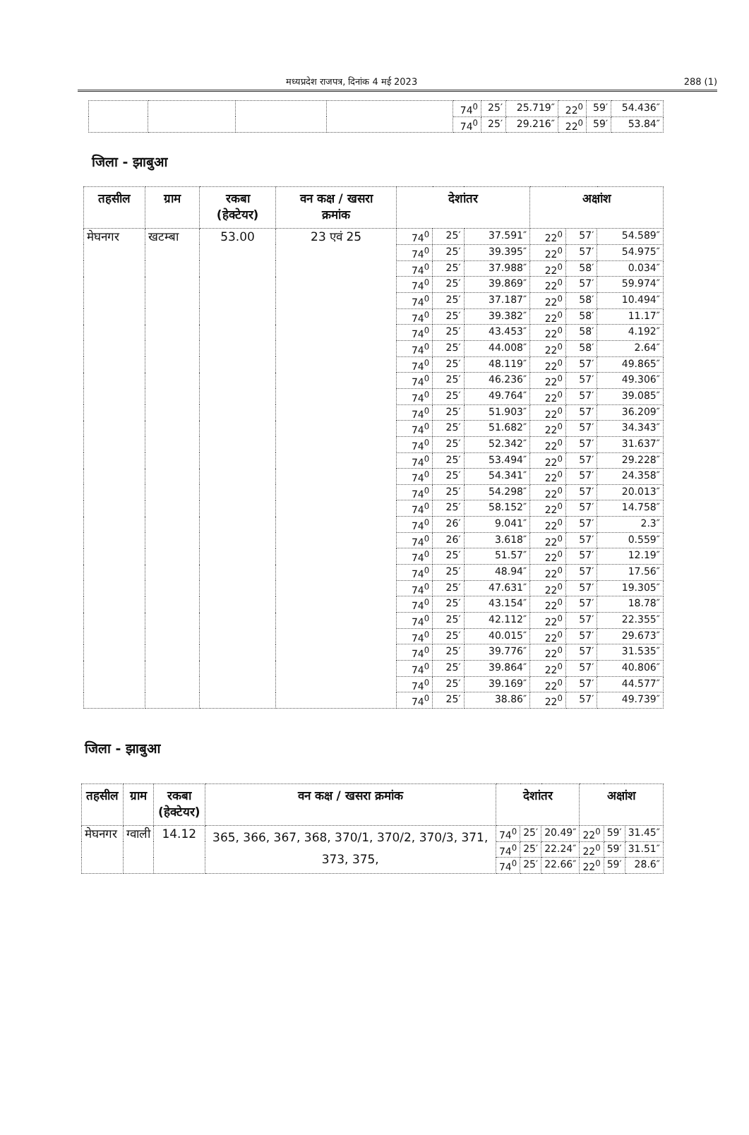मध्यप्रदेश राजपत्र, दिनांक 4 मई 2023 288 (1)
| | | | | 74<sup>0</sup> | 25′ | 25.719″ | 22<sup>0</sup> | 59′ | 54.436″ |
| | | | | 74<sup>0</sup> | 25′ | 29.216″ | 22<sup>0</sup> | 59′ | 53.84″ |
जिला - झाबुआ
| तहसील | ग्राम | रकबा (हेक्टेयर) | वन कक्ष / खसरा क्रमांक | देशांतर | | | अक्षांश | | |
| --- | --- | --- | --- | --- | --- | --- | --- | --- | --- |
| मेघनगर | खटम्बा | 53.00 | 23 एवं 25 | 74<sup>0</sup> | 25′ | 37.591″ | 22<sup>0</sup> | 57′ | 54.589″ |
| | | | | 74<sup>0</sup> | 25′ | 39.395″ | 22<sup>0</sup> | 57′ | 54.975″ |
| | | | | 74<sup>0</sup> | 25′ | 37.988″ | 22<sup>0</sup> | 58′ | 0.034″ |
| | | | | 74<sup>0</sup> | 25′ | 39.869″ | 22<sup>0</sup> | 57′ | 59.974″ |
| | | | | 74<sup>0</sup> | 25′ | 37.187″ | 22<sup>0</sup> | 58′ | 10.494″ |
| | | | | 74<sup>0</sup> | 25′ | 39.382″ | 22<sup>0</sup> | 58′ | 11.17″ |
| | | | | 74<sup>0</sup> | 25′ | 43.453″ | 22<sup>0</sup> | 58′ | 4.192″ |
| | | | | 74<sup>0</sup> | 25′ | 44.008″ | 22<sup>0</sup> | 58′ | 2.64″ |
| | | | | 74<sup>0</sup> | 25′ | 48.119″ | 22<sup>0</sup> | 57′ | 49.865″ |
| | | | | 74<sup>0</sup> | 25′ | 46.236″ | 22<sup>0</sup> | 57′ | 49.306″ |
| | | | | 74<sup>0</sup> | 25′ | 49.764″ | 22<sup>0</sup> | 57′ | 39.085″ |
| | | | | 74<sup>0</sup> | 25′ | 51.903″ | 22<sup>0</sup> | 57′ | 36.209″ |
| | | | | 74<sup>0</sup> | 25′ | 51.682″ | 22<sup>0</sup> | 57′ | 34.343″ |
| | | | | 74<sup>0</sup> | 25′ | 52.342″ | 22<sup>0</sup> | 57′ | 31.637″ |
| | | | | 74<sup>0</sup> | 25′ | 53.494″ | 22<sup>0</sup> | 57′ | 29.228″ |
| | | | | 74<sup>0</sup> | 25′ | 54.341″ | 22<sup>0</sup> | 57′ | 24.358″ |
| | | | | 74<sup>0</sup> | 25′ | 54.298″ | 22<sup>0</sup> | 57′ | 20.013″ |
| | | | | 74<sup>0</sup> | 25′ | 58.152″ | 22<sup>0</sup> | 57′ | 14.758″ |
| | | | | 74<sup>0</sup> | 26′ | 9.041″ | 22<sup>0</sup> | 57′ | 2.3″ |
| | | | | 74<sup>0</sup> | 26′ | 3.618″ | 22<sup>0</sup> | 57′ | 0.559″ |
| | | | | 74<sup>0</sup> | 25′ | 51.57″ | 22<sup>0</sup> | 57′ | 12.19″ |
| | | | | 74<sup>0</sup> | 25′ | 48.94″ | 22<sup>0</sup> | 57′ | 17.56″ |
| | | | | 74<sup>0</sup> | 25′ | 47.631″ | 22<sup>0</sup> | 57′ | 19.305″ |
| | | | | 74<sup>0</sup> | 25′ | 43.154″ | 22<sup>0</sup> | 57′ | 18.78″ |
| | | | | 74<sup>0</sup> | 25′ | 42.112″ | 22<sup>0</sup> | 57′ | 22.355″ |
| | | | | 74<sup>0</sup> | 25′ | 40.015″ | 22<sup>0</sup> | 57′ | 29.673″ |
| | | | | 74<sup>0</sup> | 25′ | 39.776″ | 22<sup>0</sup> | 57′ | 31.535″ |
| | | | | 74<sup>0</sup> | 25′ | 39.864″ | 22<sup>0</sup> | 57′ | 40.806″ |
| | | | | 74<sup>0</sup> | 25′ | 39.169″ | 22<sup>0</sup> | 57′ | 44.577″ |
| | | | | 74<sup>0</sup> | 25′ | 38.86″ | 22<sup>0</sup> | 57′ | 49.739″ |
जिला - झाबुआ
| तहसील | ग्राम | रकबा (हेक्टेयर) | वन कक्ष / खसरा क्रमांक | देशांतर | | | अक्षांश | | |
| --- | --- | --- | --- | --- | --- | --- | --- | --- | --- |
| मेघनगर | ग्वाली | 14.12 | 365, 366, 367, 368, 370/1, 370/2, 370/3, 371, 373, 375, | 74<sup>0</sup> | 25′ | 20.49″ | 22<sup>0</sup> | 59′ | 31.45″ |
| | | | | 74<sup>0</sup> | 25′ | 22.24″ | 22<sup>0</sup> | 59′ | 31.51″ |
| | | | | 74<sup>0</sup> | 25′ | 22.66″ | 22<sup>0</sup> | 59′ | 28.6″ |